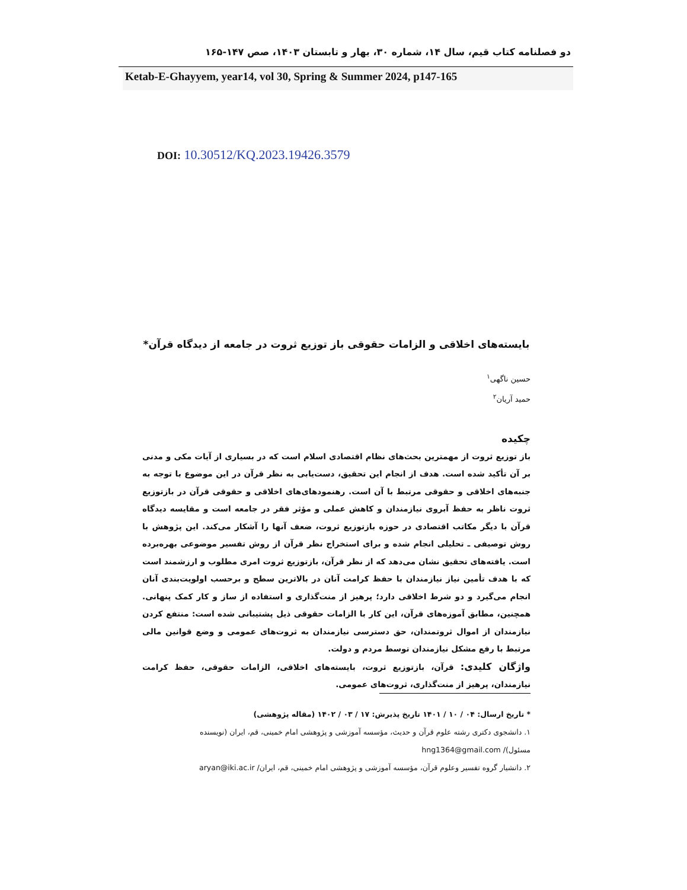دو فصلنامه کتاب قیم، سال ۱۴، شماره ۳۰، بهار و تابستان ۱۴۰۳، صص ۱۴۷-۱۶۵
Ketab-E-Ghayyem, year14, vol 30, Spring & Summer 2024, p147-165
DOI: 10.30512/KQ.2023.19426.3579
بایسته‌های اخلاقی و الزامات حقوقی باز توزیع ثروت در جامعه از دیدگاه قرآن*
حسین ناگهی<sup>۱</sup>
حمید آریان<sup>۲</sup>
چکیده
باز توزیع ثروت از مهمترین بحث‌های نظام اقتصادی اسلام است که در بسیاری از آیات مکی و مدنی بر آن تأکید شده است. هدف از انجام این تحقیق، دست‌یابی به نظر قرآن در این موضوع با توجه به جنبه‌های اخلاقی و حقوقی مرتبط با آن است. رهنمودهای‌های اخلاقی و حقوقی قرآن در بازتوزیع ثروت ناظر به حفظ آبروی نیازمندان و کاهش عملی و مؤثر فقر در جامعه است و مقایسه دیدگاه قرآن با دیگر مکاتب اقتصادی در حوزه بازتوزیع ثروت، ضعف آنها را آشکار می‌کند. این پژوهش با روش توصیفی ـ تحلیلی انجام شده و برای استخراج نظر قرآن از روش تفسیر موضوعی بهره‌برده است. یافته‌های تحقیق نشان می‌دهد که از نظر قرآن، بازتوزیع ثروت امری مطلوب و ارزشمند است که با هدف تأمین نیاز نیازمندان با حفظ کرامت آنان در بالاترین سطح و برحسب اولویت‌بندی آنان انجام می‌گیرد و دو شرط اخلاقی دارد؛ پرهیز از منت‌گذاری و استفاده از ساز و کار کمک پنهانی. همچنین، مطابق آموزه‌های قرآن، این کار با الزامات حقوقی ذیل پشتیبانی شده است: منتفع کردن نیازمندان از اموال ثروتمندان، حق دسترسی نیازمندان به ثروت‌های عمومی و وضع قوانین مالی مرتبط با رفع مشکل نیازمندان توسط مردم و دولت.
واژگان کلیدی: قرآن، بازتوزیع ثروت، بایسته‌های اخلاقی، الزامات حقوقی، حفظ کرامت نیازمندان، پرهیز از منت‌گذاری، ثروت‌های عمومی.
* تاریخ ارسال: ۰۴ / ۱۰ / ۱۴۰۱ تاریخ پذیرش: ۱۷ / ۰۳ / ۱۴۰۲ (مقاله پژوهشی)
۱. دانشجوی دکتری رشته علوم قرآن و حدیث، مؤسسه آموزشی و پژوهشی امام خمینی، قم، ایران (نویسنده مسئول)/ hng1364@gmail.com
۲. دانشیار گروه تفسیر وعلوم قرآن، مؤسسه آموزشی و پژوهشی امام خمینی، قم، ایران/ aryan@iki.ac.ir